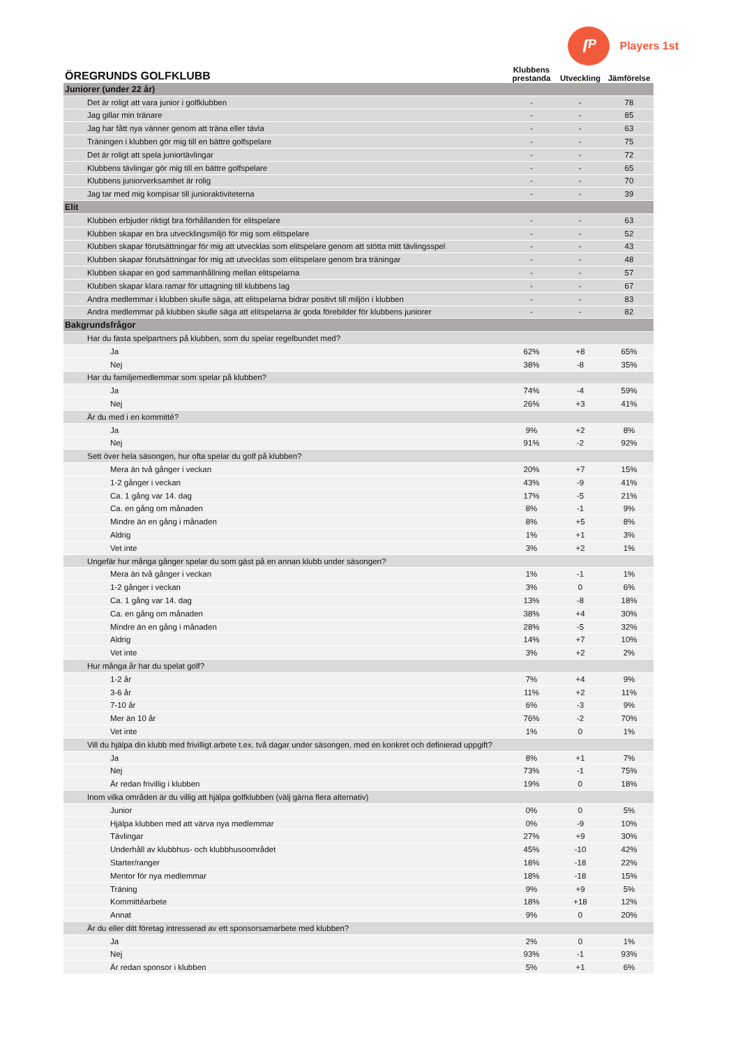ſᴾ
Players 1st
| ÖREGRUNDS GOLFKLUBB | Klubbens prestanda | Utveckling | Jämförelse |
| --- | --- | --- | --- |
| Juniorer (under 22 år) | | | |
| Det är roligt att vara junior i golfklubben | - | - | 78 |
| Jag gillar min tränare | - | - | 85 |
| Jag har fått nya vänner genom att träna eller tävla | - | - | 63 |
| Träningen i klubben gör mig till en bättre golfspelare | - | - | 75 |
| Det är roligt att spela juniortävlingar | - | - | 72 |
| Klubbens tävlingar gör mig till en bättre golfspelare | - | - | 65 |
| Klubbens juniorverksamhet är rolig | - | - | 70 |
| Jag tar med mig kompisar till junioraktiviteterna | - | - | 39 |
| Elit | | | |
| Klubben erbjuder riktigt bra förhållanden för elitspelare | - | - | 63 |
| Klubben skapar en bra utvecklingsmiljö för mig som elitspelare | - | - | 52 |
| Klubben skapar förutsättningar för mig att utvecklas som elitspelare genom att stötta mitt tävlingsspel | - | - | 43 |
| Klubben skapar förutsättningar för mig att utvecklas som elitspelare genom bra träningar | - | - | 48 |
| Klubben skapar en god sammanhållning mellan elitspelarna | - | - | 57 |
| Klubben skapar klara ramar för uttagning till klubbens lag | - | - | 67 |
| Andra medlemmar i klubben skulle säga, att elitspelarna bidrar positivt till miljön i klubben | - | - | 83 |
| Andra medlemmar på klubben skulle säga att elitspelarna är goda förebilder för klubbens juniorer | - | - | 82 |
| Bakgrundsfrågor | | | |
| Har du fasta spelpartners på klubben, som du spelar regelbundet med? | | | |
| Ja | 62% | +8 | 65% |
| Nej | 38% | -8 | 35% |
| Har du familjemedlemmar som spelar på klubben? | | | |
| Ja | 74% | -4 | 59% |
| Nej | 26% | +3 | 41% |
| Är du med i en kommitté? | | | |
| Ja | 9% | +2 | 8% |
| Nej | 91% | -2 | 92% |
| Sett över hela säsongen, hur ofta spelar du golf på klubben? | | | |
| Mera än två gånger i veckan | 20% | +7 | 15% |
| 1-2 gånger i veckan | 43% | -9 | 41% |
| Ca. 1 gång var 14. dag | 17% | -5 | 21% |
| Ca. en gång om månaden | 8% | -1 | 9% |
| Mindre än en gång i månaden | 8% | +5 | 8% |
| Aldrig | 1% | +1 | 3% |
| Vet inte | 3% | +2 | 1% |
| Ungefär hur många gånger spelar du som gäst på en annan klubb under säsongen? | | | |
| Mera än två gånger i veckan | 1% | -1 | 1% |
| 1-2 gånger i veckan | 3% | 0 | 6% |
| Ca. 1 gång var 14. dag | 13% | -8 | 18% |
| Ca. en gång om månaden | 38% | +4 | 30% |
| Mindre än en gång i månaden | 28% | -5 | 32% |
| Aldrig | 14% | +7 | 10% |
| Vet inte | 3% | +2 | 2% |
| Hur många år har du spelat golf? | | | |
| 1-2 år | 7% | +4 | 9% |
| 3-6 år | 11% | +2 | 11% |
| 7-10 år | 6% | -3 | 9% |
| Mer än 10 år | 76% | -2 | 70% |
| Vet inte | 1% | 0 | 1% |
| Vill du hjälpa din klubb med frivilligt arbete t.ex. två dagar under säsongen, med en konkret och definierad uppgift? | | | |
| Ja | 8% | +1 | 7% |
| Nej | 73% | -1 | 75% |
| Är redan frivillig i klubben | 19% | 0 | 18% |
| Inom vilka områden är du villig att hjälpa golfklubben (välj gärna flera alternativ) | | | |
| Junior | 0% | 0 | 5% |
| Hjälpa klubben med att värva nya medlemmar | 0% | -9 | 10% |
| Tävlingar | 27% | +9 | 30% |
| Underhåll av klubbhus- och klubbhusoområdet | 45% | -10 | 42% |
| Starter/ranger | 18% | -18 | 22% |
| Mentor för nya medlemmar | 18% | -18 | 15% |
| Träning | 9% | +9 | 5% |
| Kommittéarbete | 18% | +18 | 12% |
| Annat | 9% | 0 | 20% |
| Är du eller ditt företag intresserad av ett sponsorsamarbete med klubben? | | | |
| Ja | 2% | 0 | 1% |
| Nej | 93% | -1 | 93% |
| Är redan sponsor i klubben | 5% | +1 | 6% |